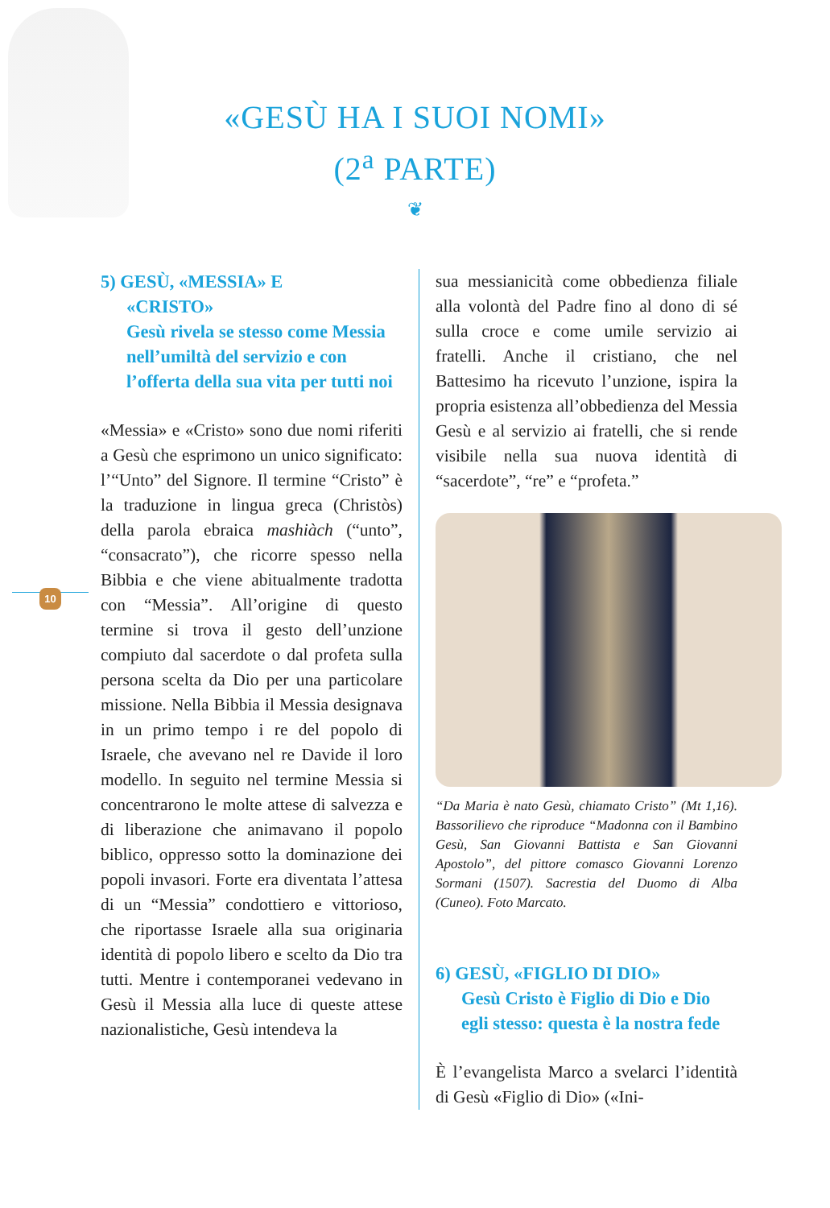«GESÙ HA I SUOI NOMI»
(2<sup>a</sup> PARTE)
❦
10
5) GESÙ, «MESSIA» E
«CRISTO»
Gesù rivela se stesso come Messia nell’umiltà del servizio e con l’offerta della sua vita per tutti noi
«Messia» e «Cristo» sono due nomi riferiti a Gesù che esprimono un unico significato: l’“Unto” del Signore. Il termine “Cristo” è la traduzione in lingua greca (Christòs) della parola ebraica mashiàch (“unto”, “consacrato”), che ricorre spesso nella Bibbia e che viene abitualmente tradotta con “Messia”. All’origine di questo termine si trova il gesto dell’unzione compiuto dal sacerdote o dal profeta sulla persona scelta da Dio per una particolare missione. Nella Bibbia il Messia designava in un primo tempo i re del popolo di Israele, che avevano nel re Davide il loro modello. In seguito nel termine Messia si concentrarono le molte attese di salvezza e di liberazione che animavano il popolo biblico, oppresso sotto la dominazione dei popoli invasori. Forte era diventata l’attesa di un “Messia” condottiero e vittorioso, che riportasse Israele alla sua originaria identità di popolo libero e scelto da Dio tra tutti. Mentre i contemporanei vedevano in Gesù il Messia alla luce di queste attese nazionalistiche, Gesù intendeva la
sua messianicità come obbedienza filiale alla volontà del Padre fino al dono di sé sulla croce e come umile servizio ai fratelli. Anche il cristiano, che nel Battesimo ha ricevuto l’unzione, ispira la propria esistenza all’obbedienza del Messia Gesù e al servizio ai fratelli, che si rende visibile nella sua nuova identità di “sacerdote”, “re” e “profeta.”
“Da Maria è nato Gesù, chiamato Cristo” (Mt 1,16). Bassorilievo che riproduce “Madonna con il Bambino Gesù, San Giovanni Battista e San Giovanni Apostolo”, del pittore comasco Giovanni Lorenzo Sormani (1507). Sacrestia del Duomo di Alba (Cuneo). Foto Marcato.
6) GESÙ, «FIGLIO DI DIO»
Gesù Cristo è Figlio di Dio e Dio egli stesso: questa è la nostra fede
È l’evangelista Marco a svelarci l’identità di Gesù «Figlio di Dio» («Ini-